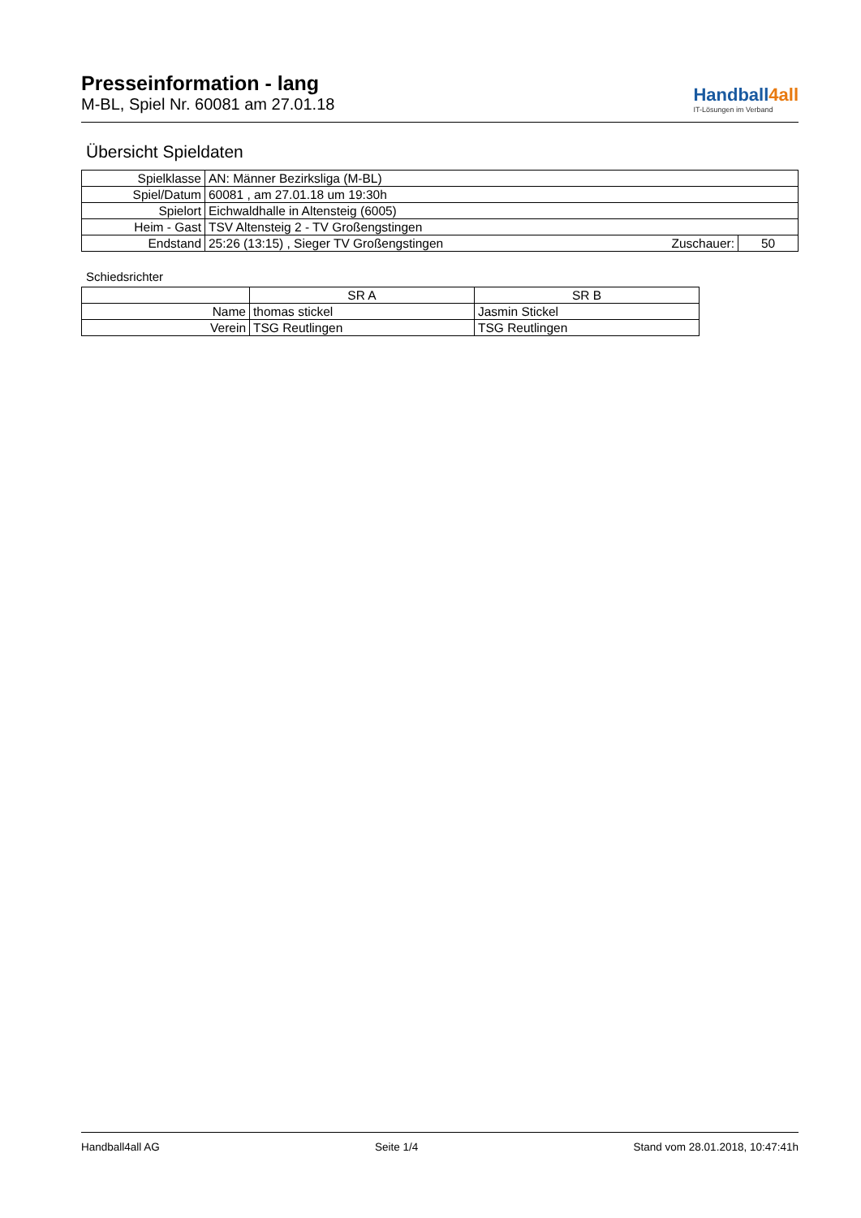Presseinformation - lang
M-BL, Spiel Nr. 60081 am 27.01.18
Handball4all
IT-Lösungen im Verband
Übersicht Spieldaten
| Spielklasse | AN: Männer Bezirksliga (M-BL) | | |
| Spiel/Datum | 60081 , am 27.01.18 um 19:30h | | |
| Spielort | Eichwaldhalle in Altensteig (6005) | | |
| Heim - Gast | TSV Altensteig 2 - TV Großengstingen | | |
| Endstand | 25:26 (13:15) , Sieger TV Großengstingen | Zuschauer: | 50 |
Schiedsrichter
| | SR A | SR B |
| Name | thomas stickel | Jasmin Stickel |
| Verein | TSG Reutlingen | TSG Reutlingen |
Handball4all AG Seite 1/4 Stand vom 28.01.2018, 10:47:41h